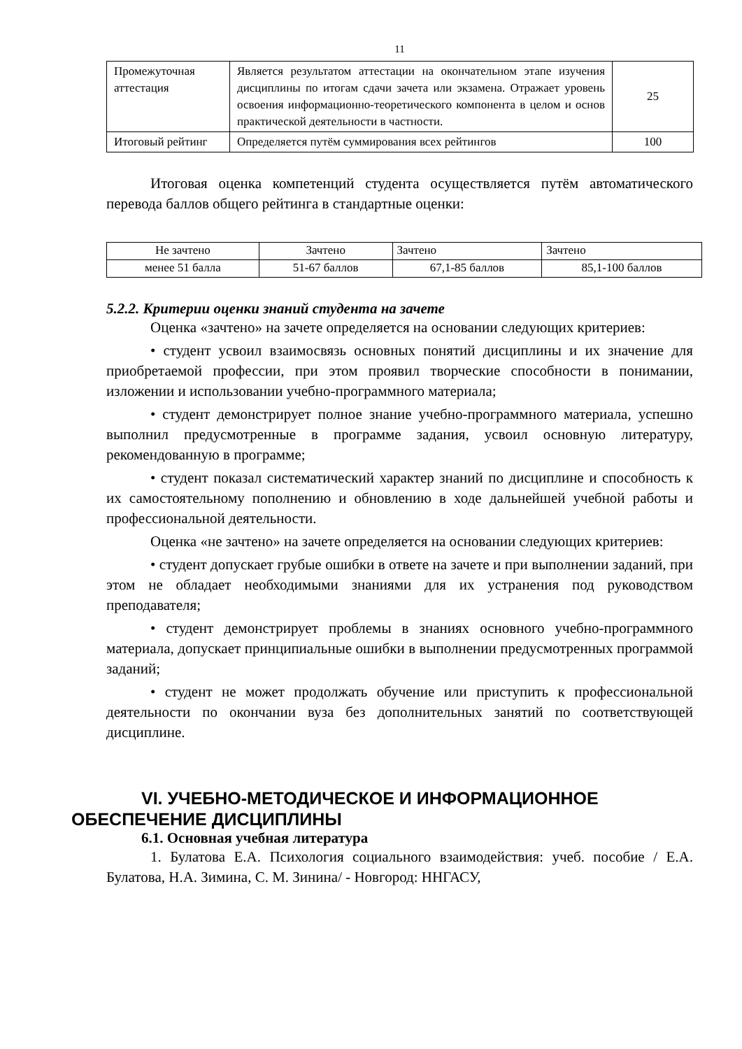11
| Промежуточная аттестация | Является результатом аттестации на окончательном этапе изучения дисциплины по итогам сдачи зачета или экзамена. Отражает уровень освоения информационно-теоретического компонента в целом и основ практической деятельности в частности. | 25 |
| Итоговый рейтинг | Определяется путём суммирования всех рейтингов | 100 |
Итоговая оценка компетенций студента осуществляется путём автоматического перевода баллов общего рейтинга в стандартные оценки:
| Не зачтено | Зачтено | Зачтено | Зачтено |
| менее 51 балла | 51-67 баллов | 67,1-85 баллов | 85,1-100 баллов |
5.2.2. Критерии оценки знаний студента на зачете
Оценка «зачтено» на зачете определяется на основании следующих критериев:
• студент усвоил взаимосвязь основных понятий дисциплины и их значение для приобретаемой профессии, при этом проявил творческие способности в понимании, изложении и использовании учебно-программного материала;
• студент демонстрирует полное знание учебно-программного материала, успешно выполнил предусмотренные в программе задания, усвоил основную литературу, рекомендованную в программе;
• студент показал систематический характер знаний по дисциплине и способность к их самостоятельному пополнению и обновлению в ходе дальнейшей учебной работы и профессиональной деятельности.
Оценка «не зачтено» на зачете определяется на основании следующих критериев:
• студент допускает грубые ошибки в ответе на зачете и при выполнении заданий, при этом не обладает необходимыми знаниями для их устранения под руководством преподавателя;
• студент демонстрирует проблемы в знаниях основного учебно-программного материала, допускает принципиальные ошибки в выполнении предусмотренных программой заданий;
• студент не может продолжать обучение или приступить к профессиональной деятельности по окончании вуза без дополнительных занятий по соответствующей дисциплине.
VI. УЧЕБНО-МЕТОДИЧЕСКОЕ И ИНФОРМАЦИОННОЕ ОБЕСПЕЧЕНИЕ ДИСЦИПЛИНЫ
6.1. Основная учебная литература
1. Булатова Е.А. Психология социального взаимодействия: учеб. пособие / Е.А. Булатова, Н.А. Зимина, С. М. Зинина/ - Новгород: ННГАСУ,